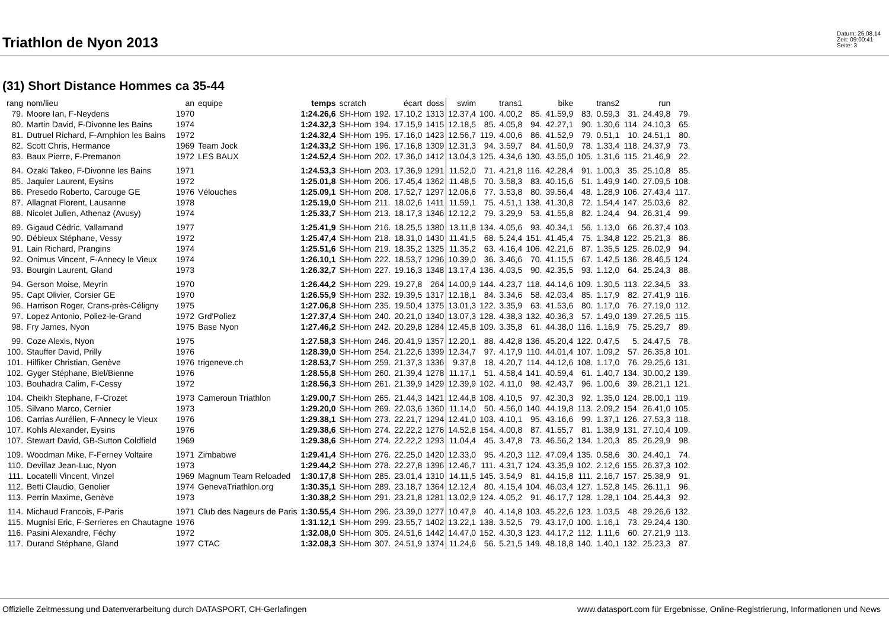Triathlon de Nyon 2013
Datum: 25.08.14
Zeit: 09:00:41
Seite: 3
(31) Short Distance Hommes ca 35-44
| rang | nom/lieu | an | equipe | temps | scratch | | écart | doss | swim | | trans1 | | bike | | trans2 | | run | |
| --- | --- | --- | --- | --- | --- | --- | --- | --- | --- | --- | --- | --- | --- | --- | --- | --- | --- | --- |
| 79. | Moore Ian, F-Neydens | 1970 | | 1:24.26,6 | SH-Hom | 192. | 17.10,2 | 1313 | 12.37,4 | 100. | 4.00,2 | 85. | 41.59,9 | 83. | 0.59,3 | 31. | 24.49,8 | 79. |
| 80. | Martin David, F-Divonne les Bains | 1974 | | 1:24.32,3 | SH-Hom | 194. | 17.15,9 | 1415 | 12.18,5 | 85. | 4.05,8 | 94. | 42.27,1 | 90. | 1.30,6 | 114. | 24.10,3 | 65. |
| 81. | Dutruel Richard, F-Amphion les Bains | 1972 | | 1:24.32,4 | SH-Hom | 195. | 17.16,0 | 1423 | 12.56,7 | 119. | 4.00,6 | 86. | 41.52,9 | 79. | 0.51,1 | 10. | 24.51,1 | 80. |
| 82. | Scott Chris, Hermance | 1969 | Team Jock | 1:24.33,2 | SH-Hom | 196. | 17.16,8 | 1309 | 12.31,3 | 94. | 3.59,7 | 84. | 41.50,9 | 78. | 1.33,4 | 118. | 24.37,9 | 73. |
| 83. | Baux Pierre, F-Premanon | 1972 | LES BAUX | 1:24.52,4 | SH-Hom | 202. | 17.36,0 | 1412 | 13.04,3 | 125. | 4.34,6 | 130. | 43.55,0 | 105. | 1.31,6 | 115. | 21.46,9 | 22. |
| 84. | Ozaki Takeo, F-Divonne les Bains | 1971 | | 1:24.53,3 | SH-Hom | 203. | 17.36,9 | 1291 | 11.52,0 | 71. | 4.21,8 | 116. | 42.28,4 | 91. | 1.00,3 | 35. | 25.10,8 | 85. |
| 85. | Jaquier Laurent, Eysins | 1972 | | 1:25.01,8 | SH-Hom | 206. | 17.45,4 | 1362 | 11.48,5 | 70. | 3.58,3 | 83. | 40.15,6 | 51. | 1.49,9 | 140. | 27.09,5 | 108. |
| 86. | Presedo Roberto, Carouge GE | 1976 | Vélouches | 1:25.09,1 | SH-Hom | 208. | 17.52,7 | 1297 | 12.06,6 | 77. | 3.53,8 | 80. | 39.56,4 | 48. | 1.28,9 | 106. | 27.43,4 | 117. |
| 87. | Allagnat Florent, Lausanne | 1978 | | 1:25.19,0 | SH-Hom | 211. | 18.02,6 | 1411 | 11.59,1 | 75. | 4.51,1 | 138. | 41.30,8 | 72. | 1.54,4 | 147. | 25.03,6 | 82. |
| 88. | Nicolet Julien, Athenaz (Avusy) | 1974 | | 1:25.33,7 | SH-Hom | 213. | 18.17,3 | 1346 | 12.12,2 | 79. | 3.29,9 | 53. | 41.55,8 | 82. | 1.24,4 | 94. | 26.31,4 | 99. |
| 89. | Gigaud Cédric, Vallamand | 1977 | | 1:25.41,9 | SH-Hom | 216. | 18.25,5 | 1380 | 13.11,8 | 134. | 4.05,6 | 93. | 40.34,1 | 56. | 1.13,0 | 66. | 26.37,4 | 103. |
| 90. | Débieux Stéphane, Vessy | 1972 | | 1:25.47,4 | SH-Hom | 218. | 18.31,0 | 1430 | 11.41,5 | 68. | 5.24,4 | 151. | 41.45,4 | 75. | 1.34,8 | 122. | 25.21,3 | 86. |
| 91. | Lain Richard, Prangins | 1974 | | 1:25.51,6 | SH-Hom | 219. | 18.35,2 | 1325 | 11.35,2 | 63. | 4.16,4 | 106. | 42.21,6 | 87. | 1.35,5 | 125. | 26.02,9 | 94. |
| 92. | Onimus Vincent, F-Annecy le Vieux | 1974 | | 1:26.10,1 | SH-Hom | 222. | 18.53,7 | 1296 | 10.39,0 | 36. | 3.46,6 | 70. | 41.15,5 | 67. | 1.42,5 | 136. | 28.46,5 | 124. |
| 93. | Bourgin Laurent, Gland | 1973 | | 1:26.32,7 | SH-Hom | 227. | 19.16,3 | 1348 | 13.17,4 | 136. | 4.03,5 | 90. | 42.35,5 | 93. | 1.12,0 | 64. | 25.24,3 | 88. |
| 94. | Gerson Moise, Meyrin | 1970 | | 1:26.44,2 | SH-Hom | 229. | 19.27,8 | 264 | 14.00,9 | 144. | 4.23,7 | 118. | 44.14,6 | 109. | 1.30,5 | 113. | 22.34,5 | 33. |
| 95. | Capt Olivier, Corsier GE | 1970 | | 1:26.55,9 | SH-Hom | 232. | 19.39,5 | 1317 | 12.18,1 | 84. | 3.34,6 | 58. | 42.03,4 | 85. | 1.17,9 | 82. | 27.41,9 | 116. |
| 96. | Harrison Roger, Crans-près-Céligny | 1975 | | 1:27.06,8 | SH-Hom | 235. | 19.50,4 | 1375 | 13.01,3 | 122. | 3.35,9 | 63. | 41.53,6 | 80. | 1.17,0 | 76. | 27.19,0 | 112. |
| 97. | Lopez Antonio, Poliez-le-Grand | 1972 | Grd'Poliez | 1:27.37,4 | SH-Hom | 240. | 20.21,0 | 1340 | 13.07,3 | 128. | 4.38,3 | 132. | 40.36,3 | 57. | 1.49,0 | 139. | 27.26,5 | 115. |
| 98. | Fry James, Nyon | 1975 | Base Nyon | 1:27.46,2 | SH-Hom | 242. | 20.29,8 | 1284 | 12.45,8 | 109. | 3.35,8 | 61. | 44.38,0 | 116. | 1.16,9 | 75. | 25.29,7 | 89. |
| 99. | Coze Alexis, Nyon | 1975 | | 1:27.58,3 | SH-Hom | 246. | 20.41,9 | 1357 | 12.20,1 | 88. | 4.42,8 | 136. | 45.20,4 | 122. | 0.47,5 | 5. | 24.47,5 | 78. |
| 100. | Stauffer David, Prilly | 1976 | | 1:28.39,0 | SH-Hom | 254. | 21.22,6 | 1399 | 12.34,7 | 97. | 4.17,9 | 110. | 44.01,4 | 107. | 1.09,2 | 57. | 26.35,8 | 101. |
| 101. | Hilfiker Christian, Genève | 1976 | trigeneve.ch | 1:28.53,7 | SH-Hom | 259. | 21.37,3 | 1336 | 9.37,8 | 18. | 4.20,7 | 114. | 44.12,6 | 108. | 1.17,0 | 76. | 29.25,6 | 131. |
| 102. | Gyger Stéphane, Biel/Bienne | 1976 | | 1:28.55,8 | SH-Hom | 260. | 21.39,4 | 1278 | 11.17,1 | 51. | 4.58,4 | 141. | 40.59,4 | 61. | 1.40,7 | 134. | 30.00,2 | 139. |
| 103. | Bouhadra Calim, F-Cessy | 1972 | | 1:28.56,3 | SH-Hom | 261. | 21.39,9 | 1429 | 12.39,9 | 102. | 4.11,0 | 98. | 42.43,7 | 96. | 1.00,6 | 39. | 28.21,1 | 121. |
| 104. | Cheikh Stephane, F-Crozet | 1973 | Cameroun Triathlon | 1:29.00,7 | SH-Hom | 265. | 21.44,3 | 1421 | 12.44,8 | 108. | 4.10,5 | 97. | 42.30,3 | 92. | 1.35,0 | 124. | 28.00,1 | 119. |
| 105. | Silvano Marco, Cernier | 1973 | | 1:29.20,0 | SH-Hom | 269. | 22.03,6 | 1360 | 11.14,0 | 50. | 4.56,0 | 140. | 44.19,8 | 113. | 2.09,2 | 154. | 26.41,0 | 105. |
| 106. | Carrias Aurélien, F-Annecy le Vieux | 1976 | | 1:29.38,1 | SH-Hom | 273. | 22.21,7 | 1294 | 12.41,0 | 103. | 4.10,1 | 95. | 43.16,6 | 99. | 1.37,1 | 126. | 27.53,3 | 118. |
| 107. | Kohls Alexander, Eysins | 1976 | | 1:29.38,6 | SH-Hom | 274. | 22.22,2 | 1276 | 14.52,8 | 154. | 4.00,8 | 87. | 41.55,7 | 81. | 1.38,9 | 131. | 27.10,4 | 109. |
| 107. | Stewart David, GB-Sutton Coldfield | 1969 | | 1:29.38,6 | SH-Hom | 274. | 22.22,2 | 1293 | 11.04,4 | 45. | 3.47,8 | 73. | 46.56,2 | 134. | 1.20,3 | 85. | 26.29,9 | 98. |
| 109. | Woodman Mike, F-Ferney Voltaire | 1971 | Zimbabwe | 1:29.41,4 | SH-Hom | 276. | 22.25,0 | 1420 | 12.33,0 | 95. | 4.20,3 | 112. | 47.09,4 | 135. | 0.58,6 | 30. | 24.40,1 | 74. |
| 110. | Devillaz Jean-Luc, Nyon | 1973 | | 1:29.44,2 | SH-Hom | 278. | 22.27,8 | 1396 | 12.46,7 | 111. | 4.31,7 | 124. | 43.35,9 | 102. | 2.12,6 | 155. | 26.37,3 | 102. |
| 111. | Locatelli Vincent, Vinzel | 1969 | Magnum Team Reloaded | 1:30.17,8 | SH-Hom | 285. | 23.01,4 | 1310 | 14.11,5 | 145. | 3.54,9 | 81. | 44.15,8 | 111. | 2.16,7 | 157. | 25.38,9 | 91. |
| 112. | Betti Claudio, Genolier | 1974 | GenevaTriathlon.org | 1:30.35,1 | SH-Hom | 289. | 23.18,7 | 1364 | 12.12,4 | 80. | 4.15,4 | 104. | 46.03,4 | 127. | 1.52,8 | 145. | 26.11,1 | 96. |
| 113. | Perrin Maxime, Genève | 1973 | | 1:30.38,2 | SH-Hom | 291. | 23.21,8 | 1281 | 13.02,9 | 124. | 4.05,2 | 91. | 46.17,7 | 128. | 1.28,1 | 104. | 25.44,3 | 92. |
| 114. | Michaud Francois, F-Paris | 1971 | Club des Nageurs de Paris | 1:30.55,4 | SH-Hom | 296. | 23.39,0 | 1277 | 10.47,9 | 40. | 4.14,8 | 103. | 45.22,6 | 123. | 1.03,5 | 48. | 29.26,6 | 132. |
| 115. | Mugnisi Eric, F-Serrieres en Chautagne | 1976 | | 1:31.12,1 | SH-Hom | 299. | 23.55,7 | 1402 | 13.22,1 | 138. | 3.52,5 | 79. | 43.17,0 | 100. | 1.16,1 | 73. | 29.24,4 | 130. |
| 116. | Pasini Alexandre, Féchy | 1972 | | 1:32.08,0 | SH-Hom | 305. | 24.51,6 | 1442 | 14.47,0 | 152. | 4.30,3 | 123. | 44.17,2 | 112. | 1.11,6 | 60. | 27.21,9 | 113. |
| 117. | Durand Stéphane, Gland | 1977 | CTAC | 1:32.08,3 | SH-Hom | 307. | 24.51,9 | 1374 | 11.24,6 | 56. | 5.21,5 | 149. | 48.18,8 | 140. | 1.40,1 | 132. | 25.23,3 | 87. |
Offizielle Zeitmessung und Datenverarbeitung durch DATASPORT, CH-Gerlafingen www.datasport.com für Ergebnisse, Online-Registrierung, Informationen und News